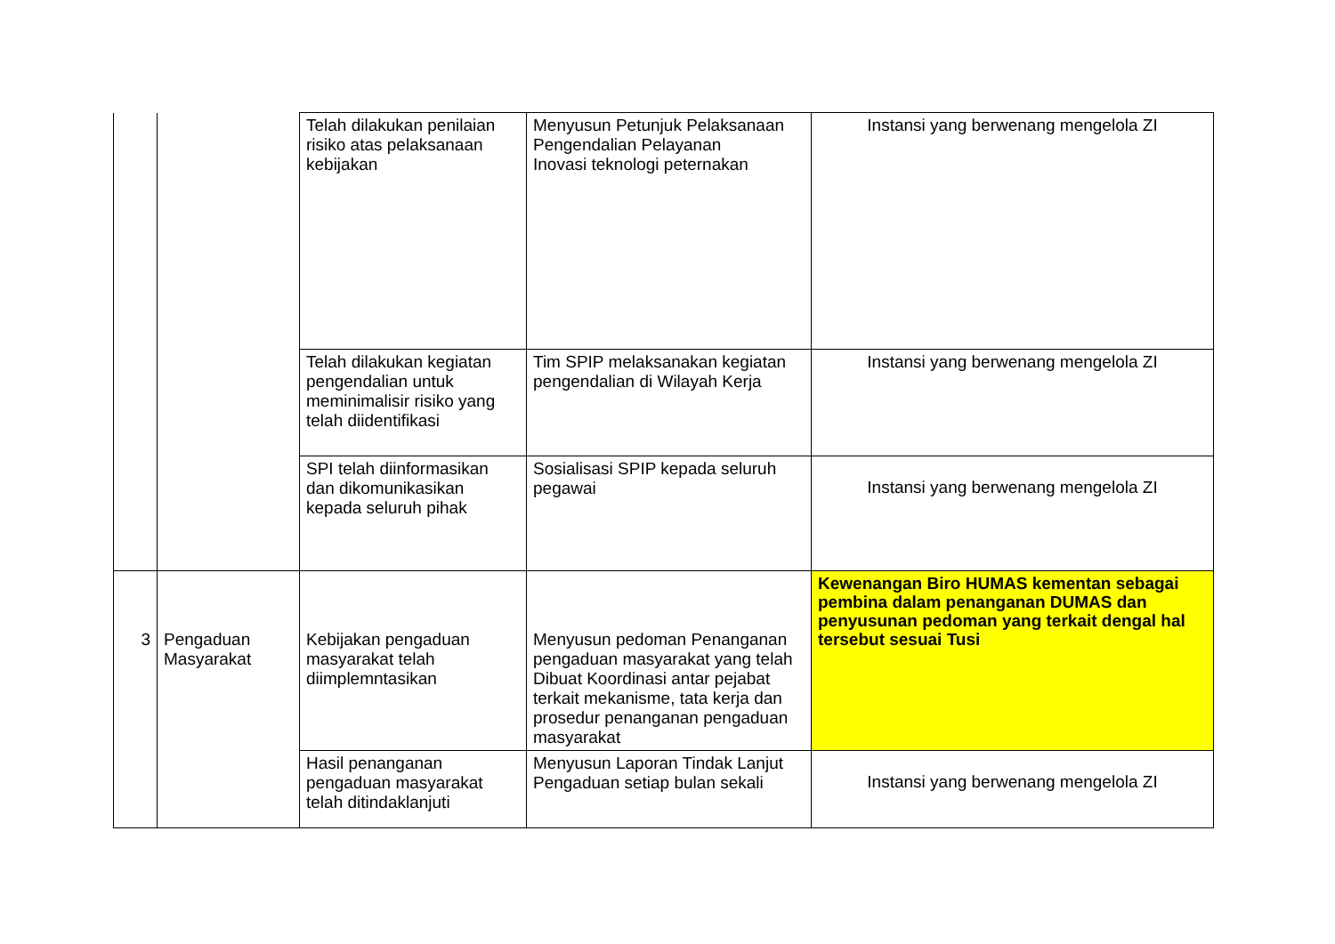| | | Telah dilakukan penilaian risiko atas pelaksanaan kebijakan | Menyusun Petunjuk Pelaksanaan Pengendalian Pelayanan Inovasi teknologi peternakan | Instansi yang berwenang mengelola ZI |
| | | Telah dilakukan kegiatan pengendalian untuk meminimalisir risiko yang telah diidentifikasi | Tim SPIP melaksanakan kegiatan pengendalian di Wilayah Kerja | Instansi yang berwenang mengelola ZI |
| | | SPI telah diinformasikan dan dikomunikasikan kepada seluruh pihak | Sosialisasi SPIP kepada seluruh pegawai | Instansi yang berwenang mengelola ZI |
| 3 | Pengaduan Masyarakat | Kebijakan pengaduan masyarakat telah diimplemntasikan | Menyusun pedoman Penanganan pengaduan masyarakat yang telah Dibuat Koordinasi antar pejabat terkait mekanisme, tata kerja dan prosedur penanganan pengaduan masyarakat | Kewenangan Biro HUMAS kementan sebagai pembina dalam penanganan DUMAS dan penyusunan pedoman yang terkait dengal hal tersebut sesuai Tusi |
| | | Hasil penanganan pengaduan masyarakat telah ditindaklanjuti | Menyusun Laporan Tindak Lanjut Pengaduan setiap bulan sekali | Instansi yang berwenang mengelola ZI |